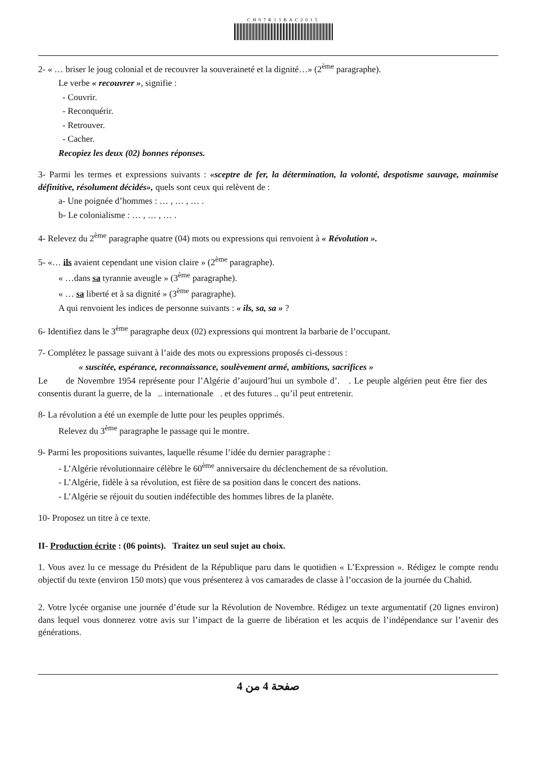CH07R13BAC2015
2- « … briser le joug colonial et de recouvrer la souveraineté et la dignité…» (2<sup>ème</sup> paragraphe).
Le verbe « recouvrer », signifie :
- Couvrir.
- Reconquérir.
- Retrouver.
- Cacher.
Recopiez les deux (02) bonnes réponses.
3- Parmi les termes et expressions suivants : «sceptre de fer, la détermination, la volonté, despotisme sauvage, mainmise définitive, résolument décidés», quels sont ceux qui relèvent de :
a- Une poignée d’hommes : … , … , … .
b- Le colonialisme : … , … , … .
4- Relevez du 2<sup>ème</sup> paragraphe quatre (04) mots ou expressions qui renvoient à « Révolution ».
5- «… ils avaient cependant une vision claire » (2<sup>ème</sup> paragraphe).
« …dans sa tyrannie aveugle » (3<sup>ème</sup> paragraphe).
« … sa liberté et à sa dignité » (3<sup>ème</sup> paragraphe).
A qui renvoient les indices de personne suivants : « ils, sa, sa » ?
6- Identifiez dans le 3<sup>ème</sup> paragraphe deux (02) expressions qui montrent la barbarie de l’occupant.
7- Complétez le passage suivant à l’aide des mots ou expressions proposés ci-dessous :
« suscitée, espérance, reconnaissance, soulèvement armé, ambitions, sacrifices »
Le de Novembre 1954 représente pour l’Algérie d’aujourd’hui un symbole d’. . Le peuple algérien peut être fier des consentis durant la guerre, de la .. internationale . et des futures .. qu’il peut entretenir.
8- La révolution a été un exemple de lutte pour les peuples opprimés.
Relevez du 3<sup>ème</sup> paragraphe le passage qui le montre.
9- Parmi les propositions suivantes, laquelle résume l’idée du dernier paragraphe :
- L’Algérie révolutionnaire célèbre le 60<sup>ème</sup> anniversaire du déclenchement de sa révolution.
- L’Algérie, fidèle à sa révolution, est fière de sa position dans le concert des nations.
- L’Algérie se réjouit du soutien indéfectible des hommes libres de la planète.
10- Proposez un titre à ce texte.
II- Production écrite : (06 points). Traitez un seul sujet au choix.
1. Vous avez lu ce message du Président de la République paru dans le quotidien « L’Expression ». Rédigez le compte rendu objectif du texte (environ 150 mots) que vous présenterez à vos camarades de classe à l’occasion de la journée du Chahid.
2. Votre lycée organise une journée d’étude sur la Révolution de Novembre. Rédigez un texte argumentatif (20 lignes environ) dans lequel vous donnerez votre avis sur l’impact de la guerre de libération et les acquis de l’indépendance sur l’avenir des générations.
صفحة 4 من 4